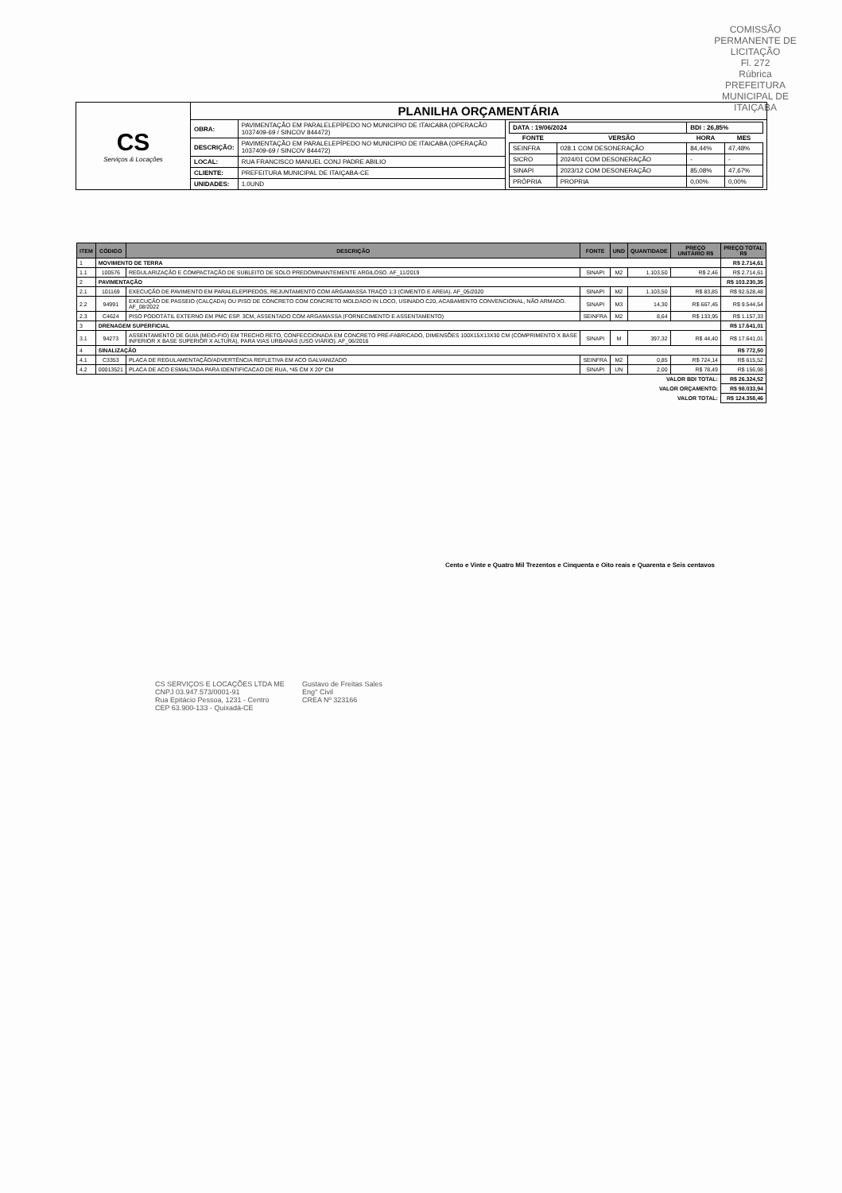COMISSÃO PERMANENTE DE LICITAÇÃO
Fl. 272
Rúbrica
PREFEITURA MUNICIPAL DE ITAIÇABA
| CS Serviços & Locações | PLANILHA ORÇAMENTÁRIA | | |
| | OBRA: | PAVIMENTAÇÃO EM PARALELEPÍPEDO NO MUNICIPIO DE ITAICABA (OPERACÃO 1037409-69 / SINCOV 844472) | / DATA : 19/06/2024 / / BDI : 26,85% / / / FONTE / VERSÃO / HORA / MES / / SEINFRA / 028.1 COM DESONERAÇÃO / 84,44% / 47,48% / / SICRO / 2024/01 COM DESONERAÇÃO / - / - / / SINAPI / 2023/12 COM DESONERAÇÃO / 85,08% / 47,67% / / PRÓPRIA / PROPRIA / 0,00% / 0,00% / |
| | DESCRIÇÃO: | PAVIMENTAÇÃO EM PARALELEPÍPEDO NO MUNICIPIO DE ITAICABA (OPERAÇÃO 1037409-69 / SINCOV 844472) | |
| | LOCAL: | RUA FRANCISCO MANUEL CONJ PADRE ABILIO | |
| | CLIENTE: | PREFEITURA MUNICIPAL DE ITAIÇABA-CE | |
| | UNIDADES: | 1.0UND | |
| ITEM | CÓDIGO | DESCRIÇÃO | FONTE | UND | QUANTIDADE | PREÇO UNITÁRIO R$ | PREÇO TOTAL R$ |
| --- | --- | --- | --- | --- | --- | --- | --- |
| 1 | MOVIMENTO DE TERRA | | | | | | R$ 2.714,61 |
| 1.1 | 100576 | REGULARIZAÇÃO E COMPACTAÇÃO DE SUBLEITO DE SOLO PREDOMINANTEMENTE ARGILOSO. AF_11/2019 | SINAPI | M2 | 1.103,50 | R$ 2,46 | R$ 2.714,61 |
| 2 | PAVIMENTAÇÃO | | | | | | R$ 103.230,35 |
| 2.1 | 101169 | EXECUÇÃO DE PAVIMENTO EM PARALELEPÍPEDOS, REJUNTAMENTO COM ARGAMASSA TRAÇO 1:3 (CIMENTO E AREIA). AF_05/2020 | SINAPI | M2 | 1.103,50 | R$ 83,85 | R$ 92.528,48 |
| 2.2 | 94991 | EXECUÇÃO DE PASSEIO (CALÇADA) OU PISO DE CONCRETO COM CONCRETO MOLDADO IN LOCO, USINADO C20, ACABAMENTO CONVENCIONAL, NÃO ARMADO. AF_08/2022 | SINAPI | M3 | 14,30 | R$ 667,45 | R$ 9.544,54 |
| 2.3 | C4624 | PISO PODOTÁTIL EXTERNO EM PMC ESP. 3CM, ASSENTADO COM ARGAMASSA (FORNECIMENTO E ASSENTAMENTO) | SEINFRA | M2 | 8,64 | R$ 133,95 | R$ 1.157,33 |
| 3 | DRENAGEM SUPERFICIAL | | | | | | R$ 17.641,01 |
| 3.1 | 94273 | ASSENTAMENTO DE GUIA (MEIO-FIO) EM TRECHO RETO, CONFECCIONADA EM CONCRETO PRÉ-FABRICADO, DIMENSÕES 100X15X13X30 CM (COMPRIMENTO X BASE INFERIOR X BASE SUPERIOR X ALTURA), PARA VIAS URBANAS (USO VIÁRIO). AF_06/2016 | SINAPI | M | 397,32 | R$ 44,40 | R$ 17.641,01 |
| 4 | SINALIZAÇÃO | | | | | | R$ 772,50 |
| 4.1 | C3353 | PLACA DE REGULAMENTAÇÃO/ADVERTÊNCIA REFLETIVA EM ACO GALVANIZADO | SEINFRA | M2 | 0,85 | R$ 724,14 | R$ 615,52 |
| 4.2 | 00013521 | PLACA DE ACO ESMALTADA PARA IDENTIFICACAO DE RUA, *45 CM X 20* CM | SINAPI | UN | 2,00 | R$ 78,49 | R$ 156,98 |
| VALOR BDI TOTAL: | | | | | | | R$ 26.324,52 |
| VALOR ORÇAMENTO: | | | | | | | R$ 98.033,94 |
| VALOR TOTAL: | | | | | | | R$ 124.358,46 |
Cento e Vinte e Quatro Mil Trezentos e Cinquenta e Oito reais e Quarenta e Seis centavos
CS SERVIÇOS E LOCAÇÕES LTDA ME
CNPJ 03.947.573/0001-91
Rua Epitácio Pessoa, 1231 - Centro
CEP 63.900-133 - Quixadá-CE
Gustavo de Freitas Sales
Eng° Civil
CREA Nº 323166